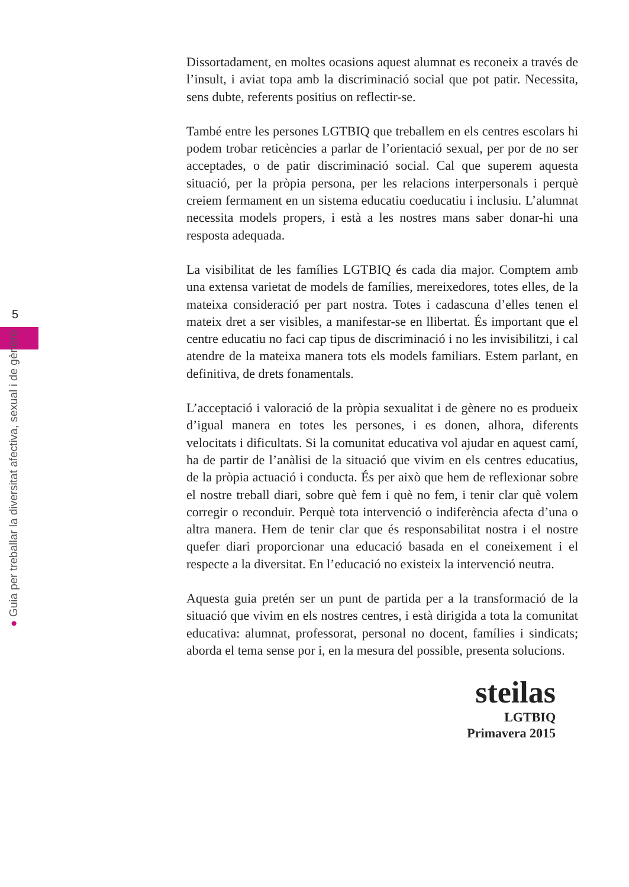5
● Guia per treballar la diversitat afectiva, sexual i de gènere
Dissortadament, en moltes ocasions aquest alumnat es reconeix a través de l’insult, i aviat topa amb la discriminació social que pot patir. Necessita, sens dubte, referents positius on reflectir-se.
També entre les persones LGTBIQ que treballem en els centres escolars hi podem trobar reticències a parlar de l’orientació sexual, per por de no ser acceptades, o de patir discriminació social. Cal que superem aquesta situació, per la pròpia persona, per les relacions interpersonals i perquè creiem fermament en un sistema educatiu coeducatiu i inclusiu. L’alumnat necessita models propers, i està a les nostres mans saber donar-hi una resposta adequada.
La visibilitat de les famílies LGTBIQ és cada dia major. Comptem amb una extensa varietat de models de famílies, mereixedores, totes elles, de la mateixa consideració per part nostra. Totes i cadascuna d’elles tenen el mateix dret a ser visibles, a manifestar-se en llibertat. És important que el centre educatiu no faci cap tipus de discriminació i no les invisibilitzi, i cal atendre de la mateixa manera tots els models familiars. Estem parlant, en definitiva, de drets fonamentals.
L’acceptació i valoració de la pròpia sexualitat i de gènere no es produeix d’igual manera en totes les persones, i es donen, alhora, diferents velocitats i dificultats. Si la comunitat educativa vol ajudar en aquest camí, ha de partir de l’anàlisi de la situació que vivim en els centres educatius, de la pròpia actuació i conducta. És per això que hem de reflexionar sobre el nostre treball diari, sobre què fem i què no fem, i tenir clar què volem corregir o reconduir. Perquè tota intervenció o indiferència afecta d’una o altra manera. Hem de tenir clar que és responsabilitat nostra i el nostre quefer diari proporcionar una educació basada en el coneixement i el respecte a la diversitat. En l’educació no existeix la intervenció neutra.
Aquesta guia pretén ser un punt de partida per a la transformació de la situació que vivim en els nostres centres, i està dirigida a tota la comunitat educativa: alumnat, professorat, personal no docent, famílies i sindicats; aborda el tema sense por i, en la mesura del possible, presenta solucions.
steilas
LGTBIQ
Primavera 2015